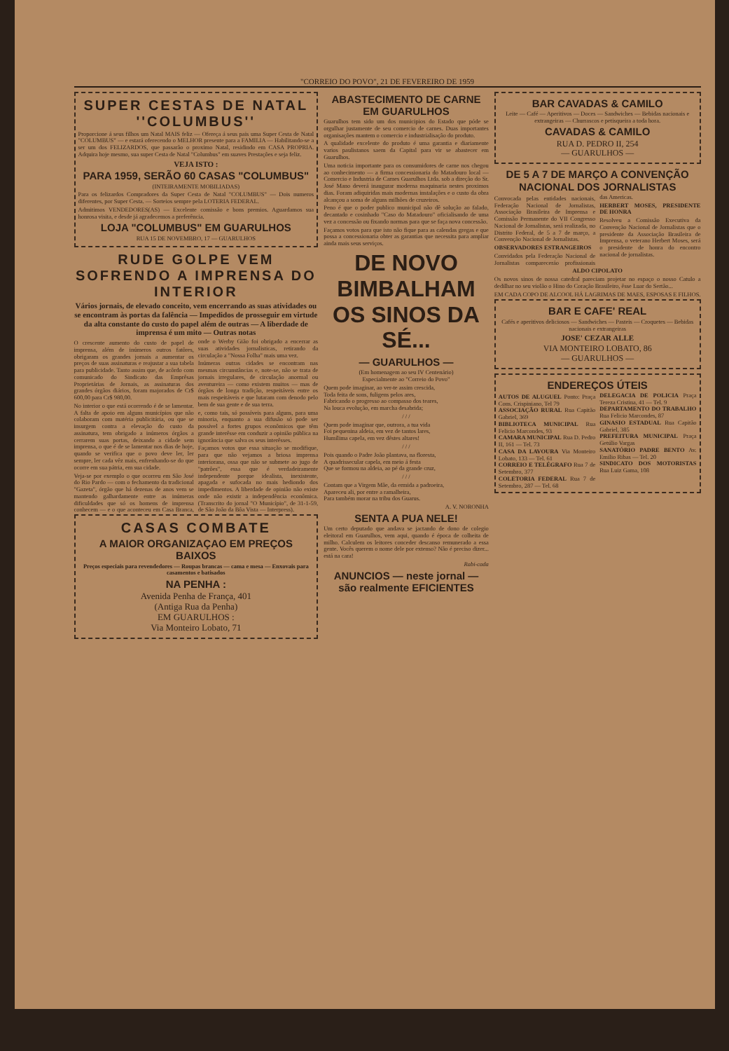"CORREIO DO POVO", 21 DE FEVEREIRO DE 1959
SUPER CESTAS DE NATAL ''COLUMBUS''
Proporcione á seus filhos um Natal MAIS feliz — Ofereça á seus pais uma Super Cesta de Natal "COLUMBUS" — e estará oferecendo o MELHOR presente para a FAMILIA — Habilitando-se a ser um dos FELIZARDOS, que passarão o proximo Natal, residindo em CASA PROPRIA. Adquira hoje mesmo, sua super Cesta de Natal "Columbus" em suaves Prestações e seja feliz.
VEJA ISTO :
PARA 1959, SERÃO 60 CASAS "COLUMBUS"
(INTEIRAMENTE MOBILIADAS)
Para os felizardos Compradores da Super Cesta de Natal "COLUMBUS" — Dois numeros diferentes, por Super Cesta. — Sorteios sempre pela LOTERIA FEDERAL.
Admitimos VENDEDORES(AS) — Excelente comissão e bons premios. Aguardamos sua honrosa visita, e desde já agradecemos a preferência.
LOJA "COLUMBUS" EM GUARULHOS
RUA 15 DE NOVEMBRO, 17 — GUARULHOS
RUDE GOLPE VEM SOFRENDO A IMPRENSA DO INTERIOR
Vários jornais, de elevado conceito, vem encerrando as suas atividades ou se encontram às portas da falência — Impedidos de prosseguir em virtude da alta constante do custo do papel além de outras — A liberdade de imprensa é um mito — Outras notas
O crescente aumento do custo de papel de imprensa, além de inúmeros outros fatôres, obrigaram os grandes jornais a aumentar os preços de suas assinaturas e reajustar a sua tabela para publicidade. Tanto assim que, de acôrdo com comunicado do Sindicato das Emprêsas Proprietárias de Jornais, as assinaturas dos grandes órgãos diários, foram majorados de Cr$ 600,00 para Cr$ 980,00.
No interior o que está ocorrendo é de se lamentar. A falta de apoio em alguns municípios que não colaboram com matéria publicitária, ou que se insurgem contra a elevação do custo da assinatura, tem obrigado a inúmeros órgãos a cerrarem suas portas, deixando a cidade sem imprensa, o que é de se lamentar nos dias de hoje, quando se verifica que o povo deve ler, ler sempre, ler cada vêz mais, enfrenhando-se do que ocorre em sua pátria, em sua cidade.
Veja-se por exemplo o que ocorreu em São José do Rio Pardo — com o fechamento da tradicional "Gazeta", órgão que há dezenas de anos vem se mantendo galhardamente entre as inúmeras dificuldades que só os homens de imprensa conhecem — e o que aconteceu em Casa Branca, onde o Werby Gião foi obrigado a encerrar as suas atividades jornalisticas, retirando da circulação a "Nossa Folha" mais uma vez.
Inúmeras outras cidades se encontram nas mesmas circunstâncias e, note-se, não se trata de jornais irregulares, de circulação anormal ou aventureira — como existem muitos — mas de órgãos de longa tradição, respeitáveis entre os mais respeitáveis e que lutaram com denodo pelo bem de sua gente e de sua terra.
e, como tais, só possíveis para alguns, para uma minoria, enquanto a sua difusão só pode ser possível a fortes grupos econômicos que têm grande interêsse em conduzir a opinião pública na ignorância que salva os seus interêsses.
Façamos votos que essa situação se modifique, para que não vejamos a briosa imprensa interiorana, ossa que não se submete ao jugo de "patrões", essa que é verdadeiramente independente porque idealista, inexistente, apagada e sufocada no mais hediondo dos impedimentos. A liberdade de opinião não existe onde não existir a independência econômica. (Transcrito do jornal "O Município", de 31-1-59, de São João da Bôa Vista — Interpress).
CASAS COMBATE
A MAIOR ORGANIZAÇAO EM PREÇOS BAIXOS
Preços especiais para revendedores — Roupas brancas — cama e mesa — Enxovais para casamentos e batisados
NA PENHA :
Avenida Penha de França, 401
(Antiga Rua da Penha)
EM GUARULHOS :
Via Monteiro Lobato, 71
ABASTECIMENTO DE CARNE EM GUARULHOS
Guarulhos tem sido um dos municipios do Estado que póde se orgulhar justamente de seu comercio de carnes. Duas importantes organisações mantem o comercio e industrialisação do produto.
A qualidade excelente do produto é uma garantia e diariamente varios paulistanos saem da Capital para vir se abastecer em Guarulhos.
Uma noticia importante para os consumidores de carne nos chegou ao conhecimento — a firma concessionaria do Matadouro local — Comercio e Industria de Carnes Guarulhos Ltda. sob a direção do Sr. José Mano deverá inaugurar moderna maquinaria nestes proximos dias. Foram adiquiridas mais modernas instalações e o custo da obra alcançou a soma de alguns milhões de cruzeiros.
Peno é que o poder publico municipal não dê solução ao falado, decantado e cosinhado "Caso do Matadouro" oficialisando de uma vez a concessão ou fixando normas para que se faça nova concessão.
Façamos votos para que isto não fique para as calendas gregas e que possa a concessionaria obter as garantias que necessita para ampliar ainda mais seus serviços.
DE NOVO BIMBALHAM OS SINOS DA SÉ...
— GUARULHOS —
(Em homenagem ao seu IV Centenário)
Especialmente ao "Correio do Povo"
Quem pode imaginar, ao ver-te assim crescida,
Toda feita de sons, fuligens pelos ares,
Fabricando o progresso ao compasso dos teares,
Na louca evolução, em marcha desabrida;
/ / /
Quem pode imaginar que, outrora, a tua vida
Foi pequenina aldeia, em vez de tantos lares,
Humílima capela, em vez dêstes altares!
/ / /
Pois quando o Padre João plantava, na floresta,
A quadrissecular capela, em meio á festa
Que se formou na aldeia, ao pé da grande cruz,
/ / /
Contam que a Virgem Mãe, da ermida a padroeira,
Apareceu ali, por entre a ramalheira,
Para também morar na tribu dos Guarus.
A. V. NORONHA
SENTA A PUA NELE!
Um certo deputado que andava se jactando de dono de colegio eleitoral em Guarulhos, vem aqui, quando é época de colheita de milho. Calculem os leitores conceder descanso remunerado a essa gente. Vocês querem o nome dele por extenso? Não é preciso dizer... está na cara!
Rabi-cada
ANUNCIOS — neste jornal — são realmente EFICIENTES
BAR CAVADAS & CAMILO
Leite — Café — Aperitivos — Doces — Sandwiches — Bebidas nacionais e extrangeiras — Churrascos e petisqueira a toda hora.
CAVADAS & CAMILO
RUA D. PEDRO II, 254
— GUARULHOS —
DE 5 A 7 DE MARÇO A CONVENÇÃO NACIONAL DOS JORNALISTAS
Convocada pelas entidades nacionais, Federação Nacional de Jornalistas, Associação Brasileira de Imprensa e Comissão Permanente do VII Congresso Nacional de Jornalistas, será realizada, no Distrito Federal, de 5 a 7 de março, a Convenção Nacional de Jornalistas.
OBSERVADORES ESTRANGEIROS
Convidados pela Federação Nacional de Jornalistas compareceráo profissionais das Americas.
HERBERT MOSES, PRESIDENTE DE HONRA
Resolveu a Comissão Executiva da Convenção Nacional de Jornalistas que o presidente da Associação Brasileira de Imprensa, o veterano Herbert Moses, será o presidente de honra do encontro nacional de jornalistas.
ALDO CIPOLATO
Os novos sinos de nossa catedral pareciam projetar no espaço o nosso Catulo a dedilhar no seu violão o Hino do Coração Brasileiro, êsse Luar do Sertão...
EM CADA COPO DE ALCOOL HÁ LAGRIMAS DE MAES, ESPOSAS E FILHOS.
BAR E CAFE' REAL
Cafés e aperitivos deliciosos — Sandwiches — Pasteis — Croquetes — Bebidas nacionais e extrangeiras
JOSE' CEZAR ALLE
VIA MONTEIRO LOBATO, 86
— GUARULHOS —
ENDEREÇOS ÚTEIS
AUTOS DE ALUGUEL Ponto: Praça Cons. Crispiniano, Tel 79
ASSOCIAÇÃO RURAL Rua Capitão Gabriel, 369
BIBLIOTECA MUNICIPAL Rua Felicio Marcondes, 93
CAMARA MUNICIPAL Rua D. Pedro II, 161 — Tel. 73
CASA DA LAVOURA Via Monteiro Lobato, 133 — Tel. 61
CORREIO E TELÉGRAFO Rua 7 de Setembro, 377
COLETORIA FEDERAL Rua 7 de Setembro, 287 — Tel. 68
DELEGACIA DE POLICIA Praça Tereza Cristina, 41 — Tel. 9
DEPARTAMENTO DO TRABALHO Rua Felicio Marcondes, 87
GINASIO ESTADUAL Rua Capitão Gabriel, 385
PREFEITURA MUNICIPAL Praça Getúlio Vargas
SANATÓRIO PADRE BENTO Av. Emilio Ribas — Tel. 20
SINDICATO DOS MOTORISTAS Rua Luiz Gama, 108